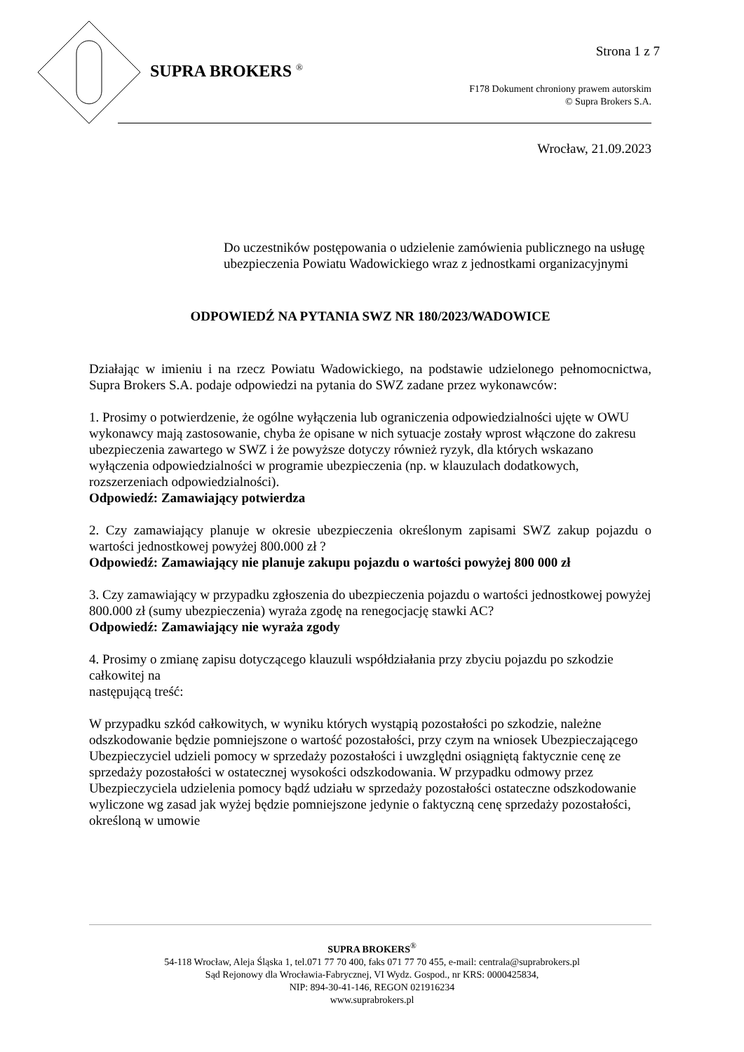Strona 1 z 7
SUPRA BROKERS <sup>®</sup>
F178 Dokument chroniony prawem autorskim
© Supra Brokers S.A.
Wrocław, 21.09.2023
Do uczestników postępowania o udzielenie zamówienia publicznego na usługę ubezpieczenia Powiatu Wadowickiego wraz z jednostkami organizacyjnymi
ODPOWIEDŹ NA PYTANIA SWZ NR 180/2023/WADOWICE
Działając w imieniu i na rzecz Powiatu Wadowickiego, na podstawie udzielonego pełnomocnictwa, Supra Brokers S.A. podaje odpowiedzi na pytania do SWZ zadane przez wykonawców:
1. Prosimy o potwierdzenie, że ogólne wyłączenia lub ograniczenia odpowiedzialności ujęte w OWU wykonawcy mają zastosowanie, chyba że opisane w nich sytuacje zostały wprost włączone do zakresu ubezpieczenia zawartego w SWZ i że powyższe dotyczy również ryzyk, dla których wskazano wyłączenia odpowiedzialności w programie ubezpieczenia (np. w klauzulach dodatkowych, rozszerzeniach odpowiedzialności).
Odpowiedź: Zamawiający potwierdza
2. Czy zamawiający planuje w okresie ubezpieczenia określonym zapisami SWZ zakup pojazdu o wartości jednostkowej powyżej 800.000 zł ?
Odpowiedź: Zamawiający nie planuje zakupu pojazdu o wartości powyżej 800 000 zł
3. Czy zamawiający w przypadku zgłoszenia do ubezpieczenia pojazdu o wartości jednostkowej powyżej 800.000 zł (sumy ubezpieczenia) wyraża zgodę na renegocjację stawki AC?
Odpowiedź: Zamawiający nie wyraża zgody
4. Prosimy o zmianę zapisu dotyczącego klauzuli współdziałania przy zbyciu pojazdu po szkodzie całkowitej na
następującą treść:
W przypadku szkód całkowitych, w wyniku których wystąpią pozostałości po szkodzie, należne odszkodowanie będzie pomniejszone o wartość pozostałości, przy czym na wniosek Ubezpieczającego Ubezpieczyciel udzieli pomocy w sprzedaży pozostałości i uwzględni osiągniętą faktycznie cenę ze sprzedaży pozostałości w ostatecznej wysokości odszkodowania. W przypadku odmowy przez Ubezpieczyciela udzielenia pomocy bądź udziału w sprzedaży pozostałości ostateczne odszkodowanie wyliczone wg zasad jak wyżej będzie pomniejszone jedynie o faktyczną cenę sprzedaży pozostałości, określoną w umowie
SUPRA BROKERS<sup>®</sup>
54-118 Wrocław, Aleja Śląska 1, tel.071 77 70 400, faks 071 77 70 455, e-mail: centrala@suprabrokers.pl
Sąd Rejonowy dla Wrocławia-Fabrycznej, VI Wydz. Gospod., nr KRS: 0000425834,
NIP: 894-30-41-146, REGON 021916234
www.suprabrokers.pl